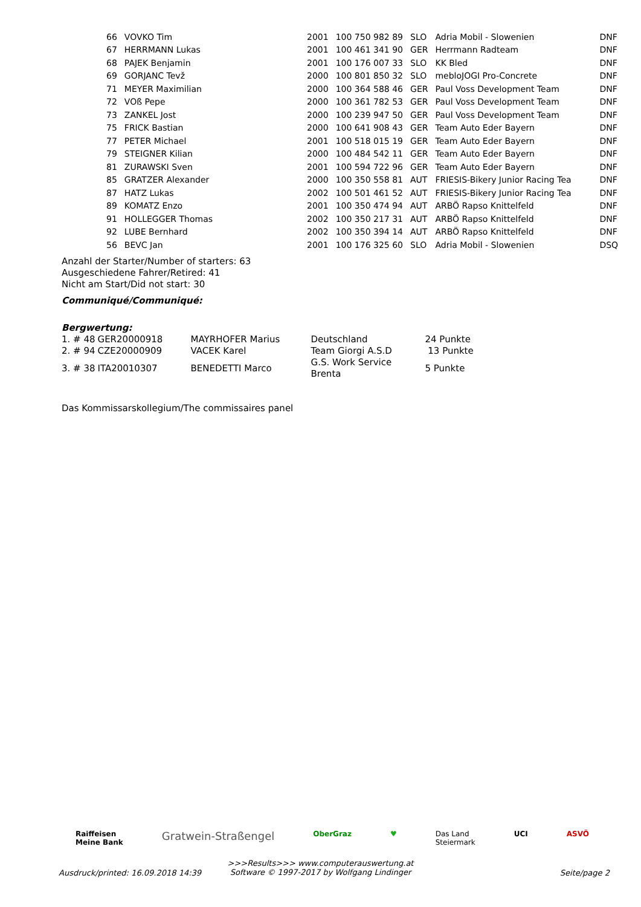| 66 | VOVKO Tim | 2001 | 100 750 982 89 | SLO | Adria Mobil - Slowenien | DNF |
| 67 | HERRMANN Lukas | 2001 | 100 461 341 90 | GER | Herrmann Radteam | DNF |
| 68 | PAJEK Benjamin | 2001 | 100 176 007 33 | SLO | KK Bled | DNF |
| 69 | GORJANC Tevž | 2000 | 100 801 850 32 | SLO | mebloJOGI Pro-Concrete | DNF |
| 71 | MEYER Maximilian | 2000 | 100 364 588 46 | GER | Paul Voss Development Team | DNF |
| 72 | VOß Pepe | 2000 | 100 361 782 53 | GER | Paul Voss Development Team | DNF |
| 73 | ZANKEL Jost | 2000 | 100 239 947 50 | GER | Paul Voss Development Team | DNF |
| 75 | FRICK Bastian | 2000 | 100 641 908 43 | GER | Team Auto Eder Bayern | DNF |
| 77 | PETER Michael | 2001 | 100 518 015 19 | GER | Team Auto Eder Bayern | DNF |
| 79 | STEIGNER Kilian | 2000 | 100 484 542 11 | GER | Team Auto Eder Bayern | DNF |
| 81 | ZURAWSKI Sven | 2001 | 100 594 722 96 | GER | Team Auto Eder Bayern | DNF |
| 85 | GRATZER Alexander | 2000 | 100 350 558 81 | AUT | FRIESIS-Bikery Junior Racing Tea | DNF |
| 87 | HATZ Lukas | 2002 | 100 501 461 52 | AUT | FRIESIS-Bikery Junior Racing Tea | DNF |
| 89 | KOMATZ Enzo | 2001 | 100 350 474 94 | AUT | ARBÖ Rapso Knittelfeld | DNF |
| 91 | HOLLEGGER Thomas | 2002 | 100 350 217 31 | AUT | ARBÖ Rapso Knittelfeld | DNF |
| 92 | LUBE Bernhard | 2002 | 100 350 394 14 | AUT | ARBÖ Rapso Knittelfeld | DNF |
| 56 | BEVC Jan | 2001 | 100 176 325 60 | SLO | Adria Mobil - Slowenien | DSQ |
Anzahl der Starter/Number of starters: 63
Ausgeschiedene Fahrer/Retired: 41
Nicht am Start/Did not start: 30
Communiqué/Communiqué:
Bergwertung:
| 1. # 48 | GER20000918 | MAYRHOFER Marius | Deutschland | 24 Punkte |
| 2. # 94 | CZE20000909 | VACEK Karel | Team Giorgi A.S.D | 13 Punkte |
| 3. # 38 | ITA20010307 | BENEDETTI Marco | G.S. Work Service Brenta | 5 Punkte |
Das Kommissarskollegium/The commissaires panel
Raiffeisen
Meine Bank Gratwein-Straßengel OberGraz ♥ Das Land
Steiermark UCI ASVÖ
>>>Results>>> www.computerauswertung.at
Software © 1997-2017 by Wolfgang Lindinger
Ausdruck/printed: 16.09.2018 14:39 Seite/page 2